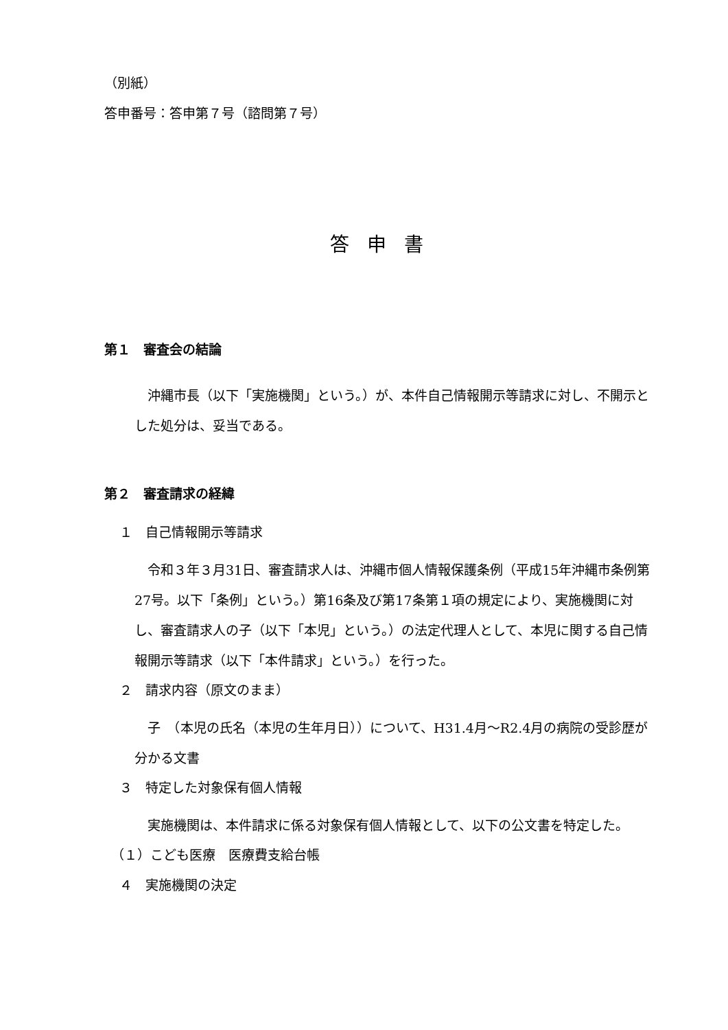（別紙）
答申番号：答申第７号（諮問第７号）
答申書
第１　審査会の結論
　沖縄市長（以下「実施機関」という。）が、本件自己情報開示等請求に対し、不開示とした処分は、妥当である。
第２　審査請求の経緯
１　自己情報開示等請求
　令和３年３月31日、審査請求人は、沖縄市個人情報保護条例（平成15年沖縄市条例第27号。以下「条例」という。）第16条及び第17条第１項の規定により、実施機関に対し、審査請求人の子（以下「本児」という。）の法定代理人として、本児に関する自己情報開示等請求（以下「本件請求」という。）を行った。
２　請求内容（原文のまま）
　子　（本児の氏名（本児の生年月日））について、H31.4月～R2.4月の病院の受診歴が分かる文書
３　特定した対象保有個人情報
　実施機関は、本件請求に係る対象保有個人情報として、以下の公文書を特定した。
（１）こども医療　医療費支給台帳
４　実施機関の決定